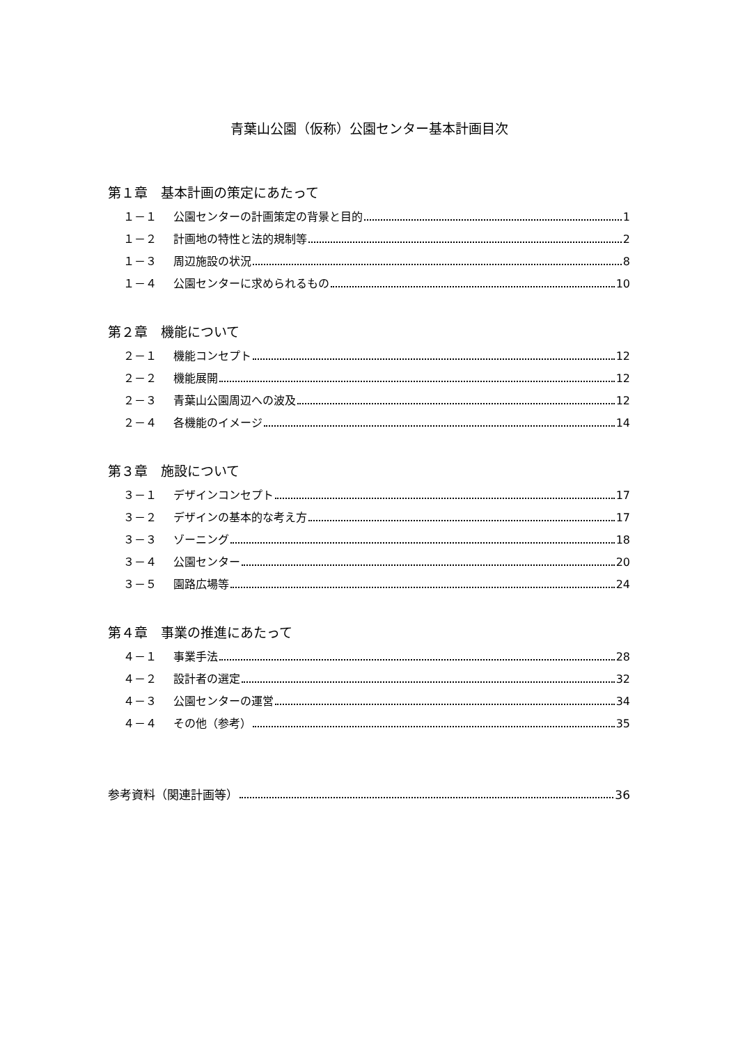青葉山公園（仮称）公園センター基本計画目次
第１章　基本計画の策定にあたって
１－１ 公園センターの計画策定の背景と目的 1
１－２ 計画地の特性と法的規制等 2
１－３ 周辺施設の状況 8
１－４ 公園センターに求められるもの 10
第２章　機能について
２－１ 機能コンセプト 12
２－２ 機能展開 12
２－３ 青葉山公園周辺への波及 12
２－４ 各機能のイメージ 14
第３章　施設について
３－１ デザインコンセプト 17
３－２ デザインの基本的な考え方 17
３－３ ゾーニング 18
３－４ 公園センター 20
３－５ 園路広場等 24
第４章　事業の推進にあたって
４－１ 事業手法 28
４－２ 設計者の選定 32
４－３ 公園センターの運営 34
４－４ その他（参考） 35
参考資料（関連計画等） 36